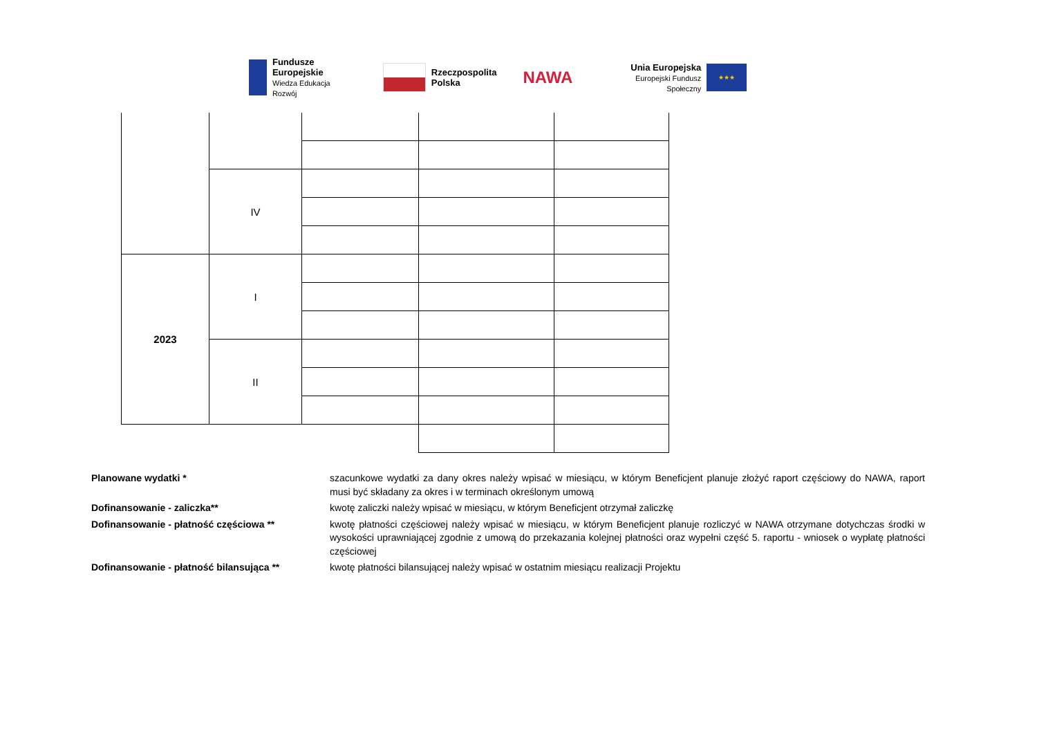Fundusze
Europejskie
Wiedza Edukacja Rozwój
Rzeczpospolita
Polska
NAWA
Unia Europejska
Europejski Fundusz Społeczny
★★★
| | IV | | | |
| 2023 | I | | | |
| | II | | | |
Planowane wydatki * szacunkowe wydatki za dany okres należy wpisać w miesiącu, w którym Beneficjent planuje złożyć raport częściowy do NAWA, raport musi być składany za okres i w terminach określonym umową
Dofinansowanie - zaliczka** kwotę zaliczki należy wpisać w miesiącu, w którym Beneficjent otrzymał zaliczkę
Dofinansowanie - płatność częściowa ** kwotę płatności częściowej należy wpisać w miesiącu, w którym Beneficjent planuje rozliczyć w NAWA otrzymane dotychczas środki w wysokości uprawniającej zgodnie z umową do przekazania kolejnej płatności oraz wypełni część 5. raportu - wniosek o wypłatę płatności częściowej
Dofinansowanie - płatność bilansująca ** kwotę płatności bilansującej należy wpisać w ostatnim miesiącu realizacji Projektu